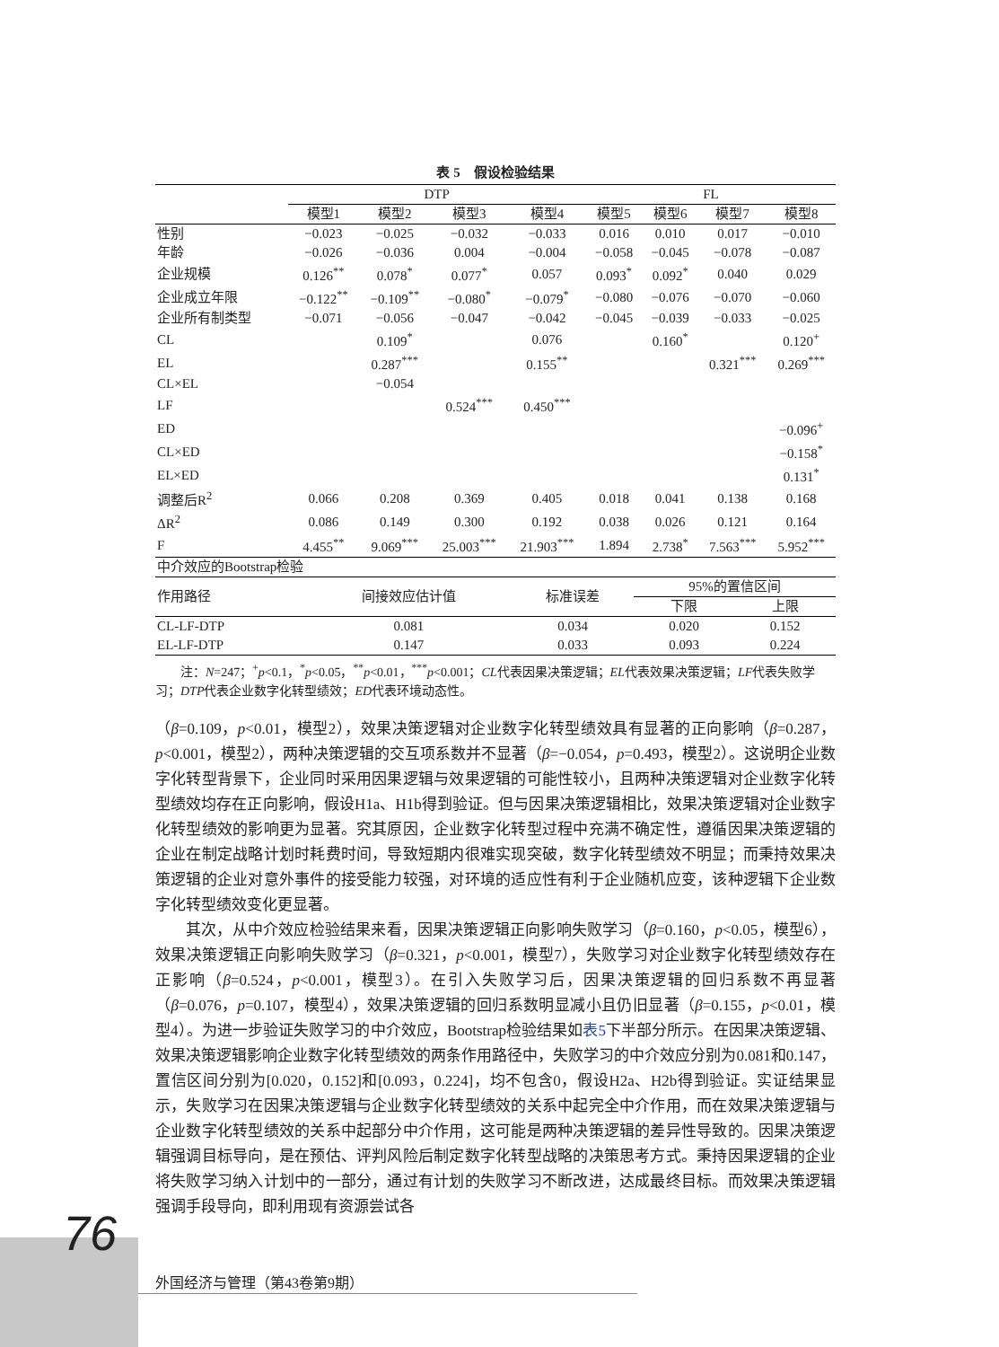表 5　假设检验结果
| | DTP | | | | FL | | | |
| | 模型1 | 模型2 | 模型3 | 模型4 | 模型5 | 模型6 | 模型7 | 模型8 |
| 性别 | −0.023 | −0.025 | −0.032 | −0.033 | 0.016 | 0.010 | 0.017 | −0.010 |
| 年龄 | −0.026 | −0.036 | 0.004 | −0.004 | −0.058 | −0.045 | −0.078 | −0.087 |
| 企业规模 | 0.126<sup>**</sup> | 0.078<sup>*</sup> | 0.077<sup>*</sup> | 0.057 | 0.093<sup>*</sup> | 0.092<sup>*</sup> | 0.040 | 0.029 |
| 企业成立年限 | −0.122<sup>**</sup> | −0.109<sup>**</sup> | −0.080<sup>*</sup> | −0.079<sup>*</sup> | −0.080 | −0.076 | −0.070 | −0.060 |
| 企业所有制类型 | −0.071 | −0.056 | −0.047 | −0.042 | −0.045 | −0.039 | −0.033 | −0.025 |
| CL | | 0.109<sup>*</sup> | | 0.076 | | 0.160<sup>*</sup> | | 0.120<sup>+</sup> |
| EL | | 0.287<sup>***</sup> | | 0.155<sup>**</sup> | | | 0.321<sup>***</sup> | 0.269<sup>***</sup> |
| CL×EL | | −0.054 | | | | | | |
| LF | | | 0.524<sup>***</sup> | 0.450<sup>***</sup> | | | | |
| ED | | | | | | | | −0.096<sup>+</sup> |
| CL×ED | | | | | | | | −0.158<sup>*</sup> |
| EL×ED | | | | | | | | 0.131<sup>*</sup> |
| 调整后R<sup>2</sup> | 0.066 | 0.208 | 0.369 | 0.405 | 0.018 | 0.041 | 0.138 | 0.168 |
| ΔR<sup>2</sup> | 0.086 | 0.149 | 0.300 | 0.192 | 0.038 | 0.026 | 0.121 | 0.164 |
| F | 4.455<sup>**</sup> | 9.069<sup>***</sup> | 25.003<sup>***</sup> | 21.903<sup>***</sup> | 1.894 | 2.738<sup>*</sup> | 7.563<sup>***</sup> | 5.952<sup>***</sup> |
| 中介效应的Bootstrap检验 | | | | | | | | |
| 作用路径 | 间接效应估计值 | 标准误差 | 95%的置信区间 | |
| | | | 下限 | 上限 |
| CL-LF-DTP | 0.081 | 0.034 | 0.020 | 0.152 |
| EL-LF-DTP | 0.147 | 0.033 | 0.093 | 0.224 |
注：N=247；<sup>+</sup>p<0.1，<sup>*</sup>p<0.05，<sup>**</sup>p<0.01，<sup>***</sup>p<0.001；CL代表因果决策逻辑；EL代表效果决策逻辑；LF代表失败学习；DTP代表企业数字化转型绩效；ED代表环境动态性。
（β=0.109，p<0.01，模型2），效果决策逻辑对企业数字化转型绩效具有显著的正向影响（β=0.287，p<0.001，模型2），两种决策逻辑的交互项系数并不显著（β=−0.054，p=0.493，模型2）。这说明企业数字化转型背景下，企业同时采用因果逻辑与效果逻辑的可能性较小，且两种决策逻辑对企业数字化转型绩效均存在正向影响，假设H1a、H1b得到验证。但与因果决策逻辑相比，效果决策逻辑对企业数字化转型绩效的影响更为显著。究其原因，企业数字化转型过程中充满不确定性，遵循因果决策逻辑的企业在制定战略计划时耗费时间，导致短期内很难实现突破，数字化转型绩效不明显；而秉持效果决策逻辑的企业对意外事件的接受能力较强，对环境的适应性有利于企业随机应变，该种逻辑下企业数字化转型绩效变化更显著。
其次，从中介效应检验结果来看，因果决策逻辑正向影响失败学习（β=0.160，p<0.05，模型6），效果决策逻辑正向影响失败学习（β=0.321，p<0.001，模型7），失败学习对企业数字化转型绩效存在正影响（β=0.524，p<0.001，模型3）。在引入失败学习后，因果决策逻辑的回归系数不再显著（β=0.076，p=0.107，模型4），效果决策逻辑的回归系数明显减小且仍旧显著（β=0.155，p<0.01，模型4）。为进一步验证失败学习的中介效应，Bootstrap检验结果如表5下半部分所示。在因果决策逻辑、效果决策逻辑影响企业数字化转型绩效的两条作用路径中，失败学习的中介效应分别为0.081和0.147，置信区间分别为[0.020，0.152]和[0.093，0.224]，均不包含0，假设H2a、H2b得到验证。实证结果显示，失败学习在因果决策逻辑与企业数字化转型绩效的关系中起完全中介作用，而在效果决策逻辑与企业数字化转型绩效的关系中起部分中介作用，这可能是两种决策逻辑的差异性导致的。因果决策逻辑强调目标导向，是在预估、评判风险后制定数字化转型战略的决策思考方式。秉持因果逻辑的企业将失败学习纳入计划中的一部分，通过有计划的失败学习不断改进，达成最终目标。而效果决策逻辑强调手段导向，即利用现有资源尝试各
76
外国经济与管理（第43卷第9期）